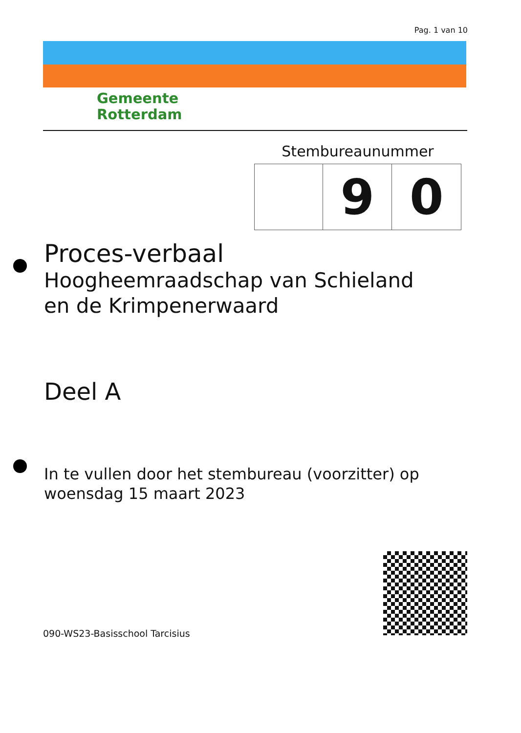Pag. 1 van 10
Gemeente
Rotterdam
Stembureaunummer
| | 9 | 0 |
Proces-verbaal
Hoogheemraadschap van Schieland
en de Krimpenerwaard
Deel A
In te vullen door het stembureau (voorzitter) op
woensdag 15 maart 2023
090-WS23-Basisschool Tarcisius